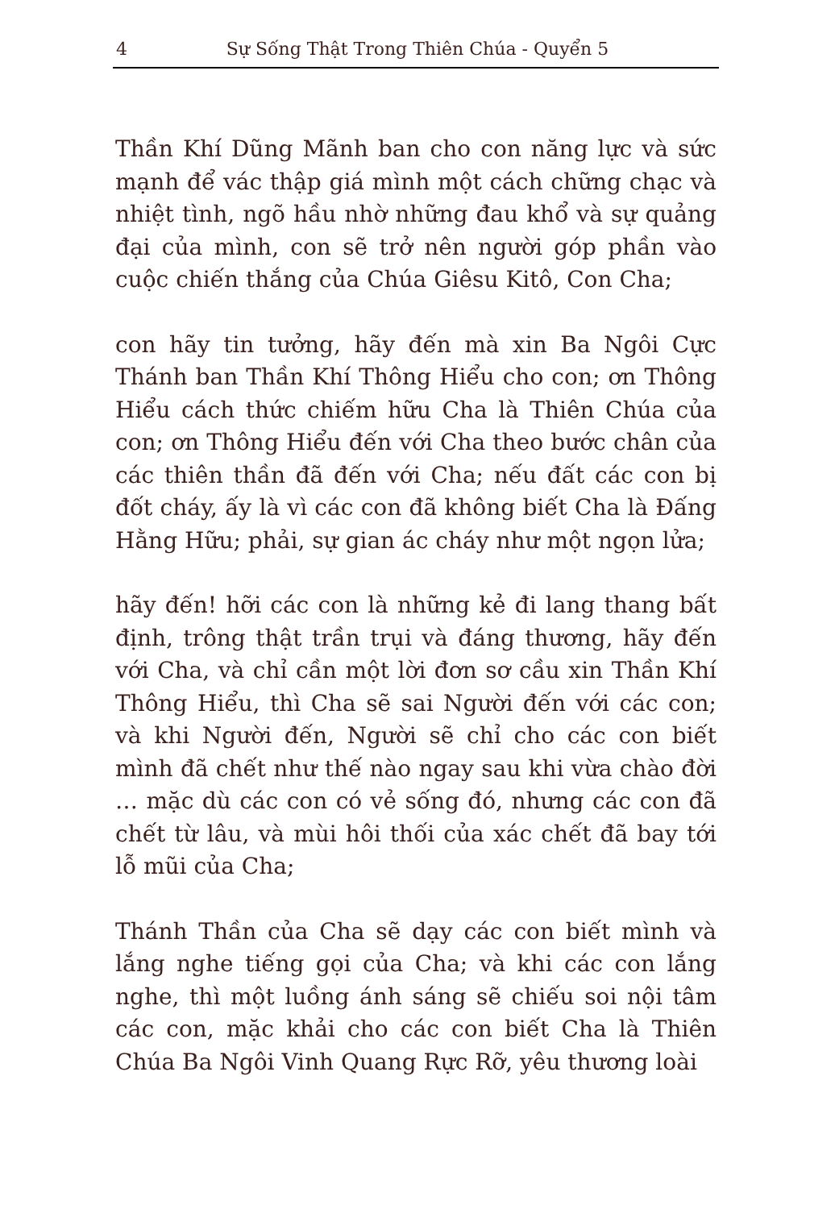4 Sự Sống Thật Trong Thiên Chúa - Quyển 5
Thần Khí Dũng Mãnh ban cho con năng lực và sức mạnh để vác thập giá mình một cách chững chạc và nhiệt tình, ngõ hầu nhờ những đau khổ và sự quảng đại của mình, con sẽ trở nên người góp phần vào cuộc chiến thắng của Chúa Giêsu Kitô, Con Cha;
con hãy tin tưởng, hãy đến mà xin Ba Ngôi Cực Thánh ban Thần Khí Thông Hiểu cho con; ơn Thông Hiểu cách thức chiếm hữu Cha là Thiên Chúa của con; ơn Thông Hiểu đến với Cha theo bước chân của các thiên thần đã đến với Cha; nếu đất các con bị đốt cháy, ấy là vì các con đã không biết Cha là Đấng Hằng Hữu; phải, sự gian ác cháy như một ngọn lửa;
hãy đến! hỡi các con là những kẻ đi lang thang bất định, trông thật trần trụi và đáng thương, hãy đến với Cha, và chỉ cần một lời đơn sơ cầu xin Thần Khí Thông Hiểu, thì Cha sẽ sai Người đến với các con; và khi Người đến, Người sẽ chỉ cho các con biết mình đã chết như thế nào ngay sau khi vừa chào đời … mặc dù các con có vẻ sống đó, nhưng các con đã chết từ lâu, và mùi hôi thối của xác chết đã bay tới lỗ mũi của Cha;
Thánh Thần của Cha sẽ dạy các con biết mình và lắng nghe tiếng gọi của Cha; và khi các con lắng nghe, thì một luồng ánh sáng sẽ chiếu soi nội tâm các con, mặc khải cho các con biết Cha là Thiên Chúa Ba Ngôi Vinh Quang Rực Rỡ, yêu thương loài